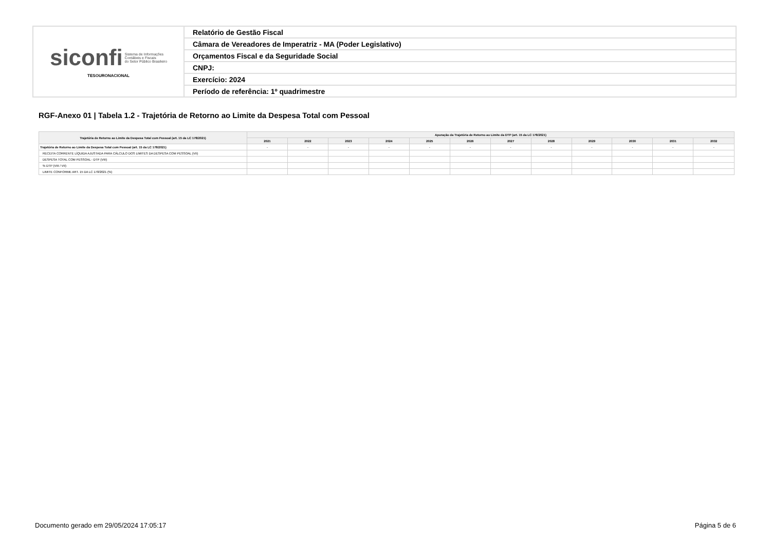| siconfi Sistema de Informações Contábeis e Fiscais do Setor Público Brasileiro TESOURONACIONAL | Relatório de Gestão Fiscal |
| | Câmara de Vereadores de Imperatriz - MA (Poder Legislativo) |
| | Orçamentos Fiscal e da Seguridade Social |
| | CNPJ: |
| | Exercício: 2024 |
| | Período de referência: 1º quadrimestre |
RGF-Anexo 01 | Tabela 1.2 - Trajetória de Retorno ao Limite da Despesa Total com Pessoal
| Trajetória de Retorno ao Limite da Despesa Total com Pessoal (art. 15 da LC 178/2021) | Apuração da Trajetória de Retorno ao Limite da DTP (art. 15 da LC 178/2021) | | | | | | | | | | | |
| --- | --- | --- | --- | --- | --- | --- | --- | --- | --- | --- | --- | --- |
| | 2021 | 2022 | 2023 | 2024 | 2025 | 2026 | 2027 | 2028 | 2029 | 2030 | 2031 | 2032 |
| Trajetória de Retorno ao Limite da Despesa Total com Pessoal (art. 15 da LC 178/2021) | - | - | - | - | - | - | - | - | - | - | - | - |
| RECEITA CORRENTE LÍQUIDA AJUSTADA PARA CÁLCULO DOS LIMITES DA DESPESA COM PESSOAL (VII) | | | | | | | | | | | | |
| DESPESA TOTAL COM PESSOAL - DTP (VIII) | | | | | | | | | | | | |
| % DTP (VIII / VII) | | | | | | | | | | | | |
| LIMITE CONFORME ART. 15 DA LC 178/2021 (%) | | | | | | | | | | | | |
Documento gerado em 29/05/2024 17:05:17 Página 5 de 6